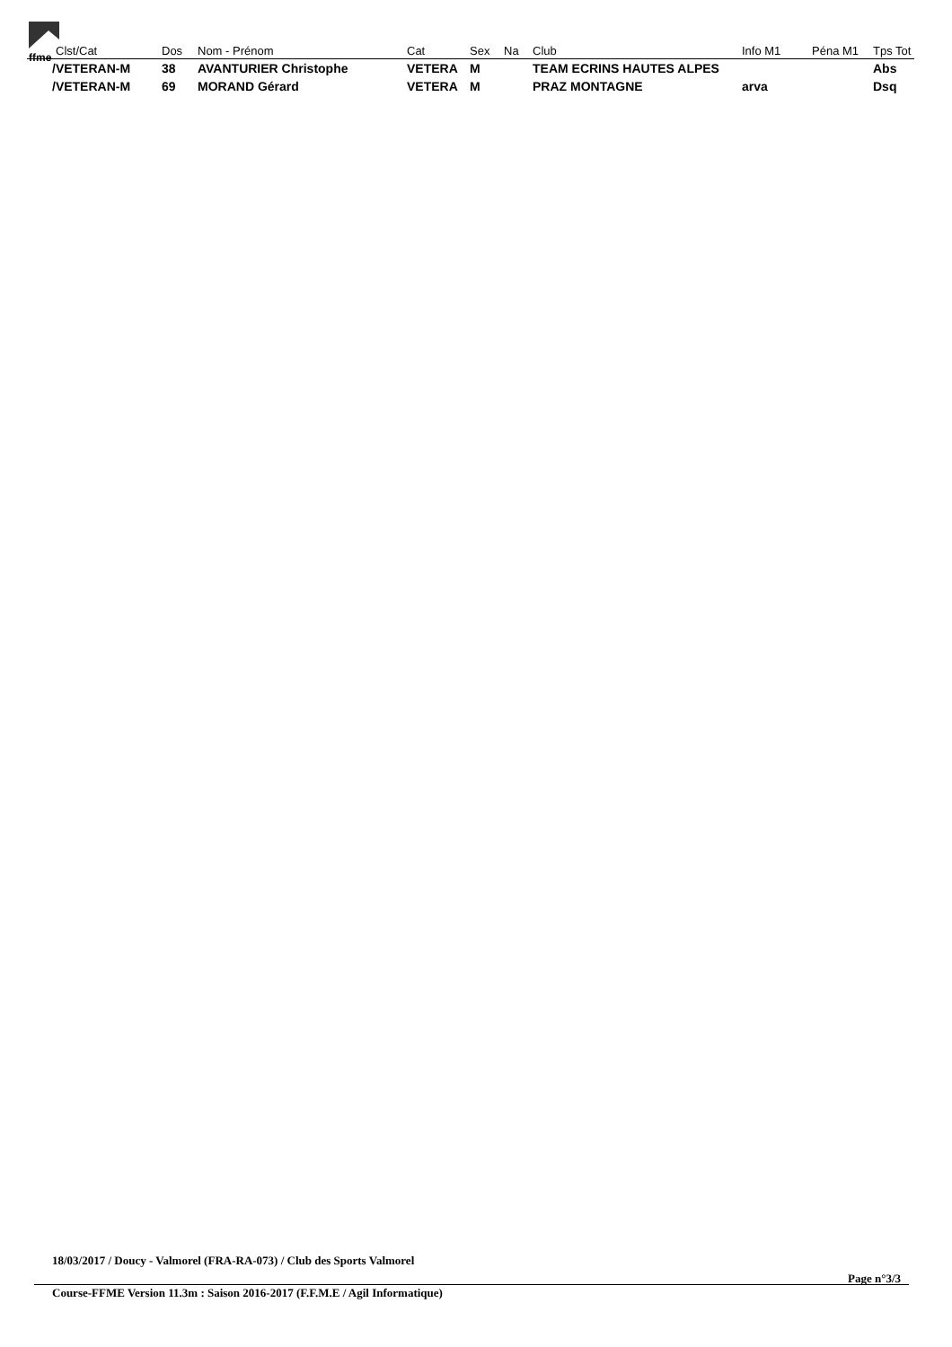ffme
| Clst/Cat | Dos | Nom - Prénom | Cat | Sex | Na | Club | Info M1 | Péna M1 | Tps Tot |
| --- | --- | --- | --- | --- | --- | --- | --- | --- | --- |
| /VETERAN-M | 38 | AVANTURIER Christophe | VETERA | M | | TEAM ECRINS HAUTES ALPES | | | Abs |
| /VETERAN-M | 69 | MORAND Gérard | VETERA | M | | PRAZ MONTAGNE | arva | | Dsq |
18/03/2017 / Doucy - Valmorel (FRA-RA-073) / Club des Sports Valmorel
Page n°3/3
Course-FFME Version 11.3m : Saison 2016-2017 (F.F.M.E / Agil Informatique)